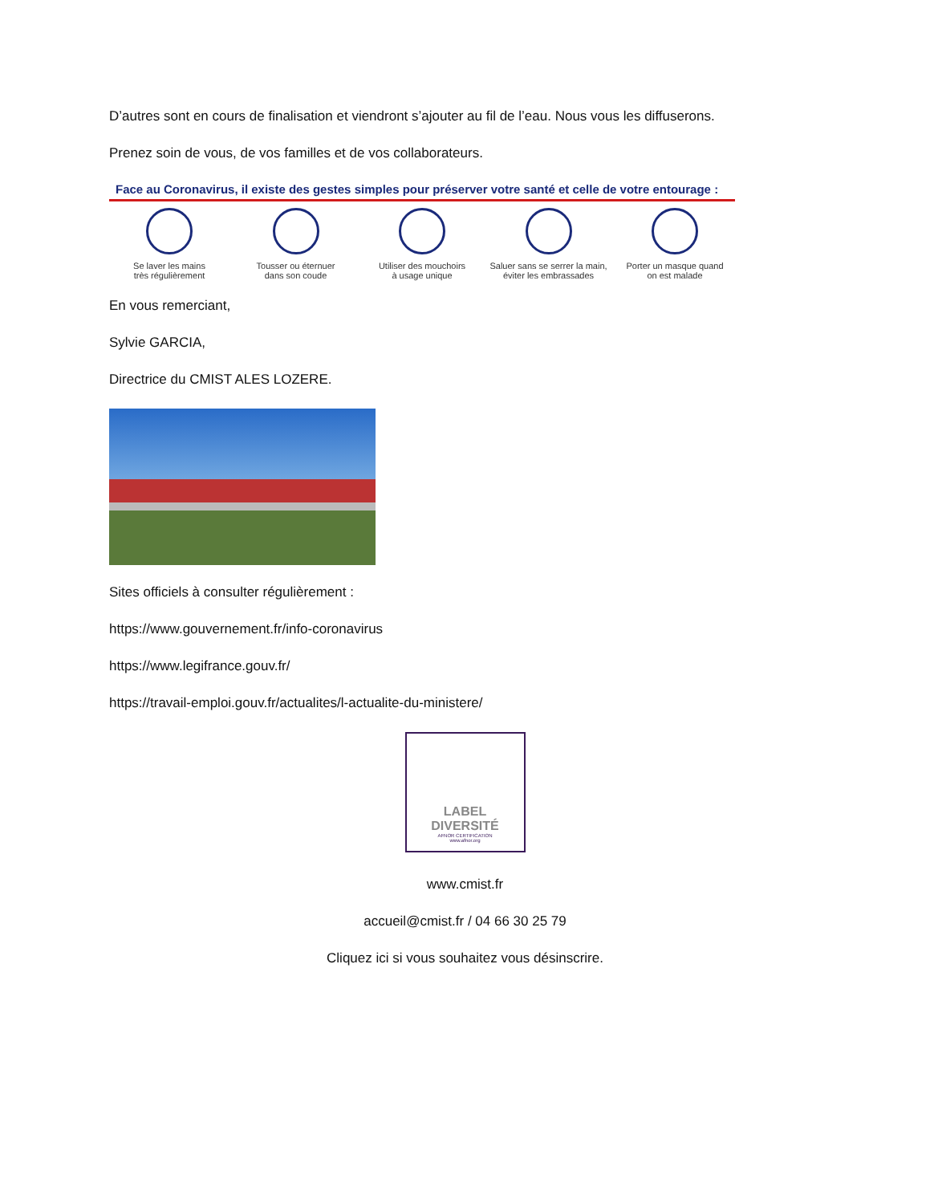D’autres sont en cours de finalisation et viendront s’ajouter au fil de l’eau. Nous vous les diffuserons.
Prenez soin de vous, de vos familles et de vos collaborateurs.
Face au Coronavirus, il existe des gestes simples pour préserver votre santé et celle de votre entourage :
Se laver les mains
très régulièrement
Tousser ou éternuer
dans son coude
Utiliser des mouchoirs
à usage unique
Saluer sans se serrer la main,
éviter les embrassades
Porter un masque quand
on est malade
En vous remerciant,
Sylvie GARCIA,
Directrice du CMIST ALES LOZERE.
Sites officiels à consulter régulièrement :
https://www.gouvernement.fr/info-coronavirus
https://www.legifrance.gouv.fr/
https://travail-emploi.gouv.fr/actualites/l-actualite-du-ministere/
LABEL
DIVERSITÉ
AFNOR CERTIFICATION
www.afnor.org
www.cmist.fr
accueil@cmist.fr / 04 66 30 25 79
Cliquez ici si vous souhaitez vous désinscrire.